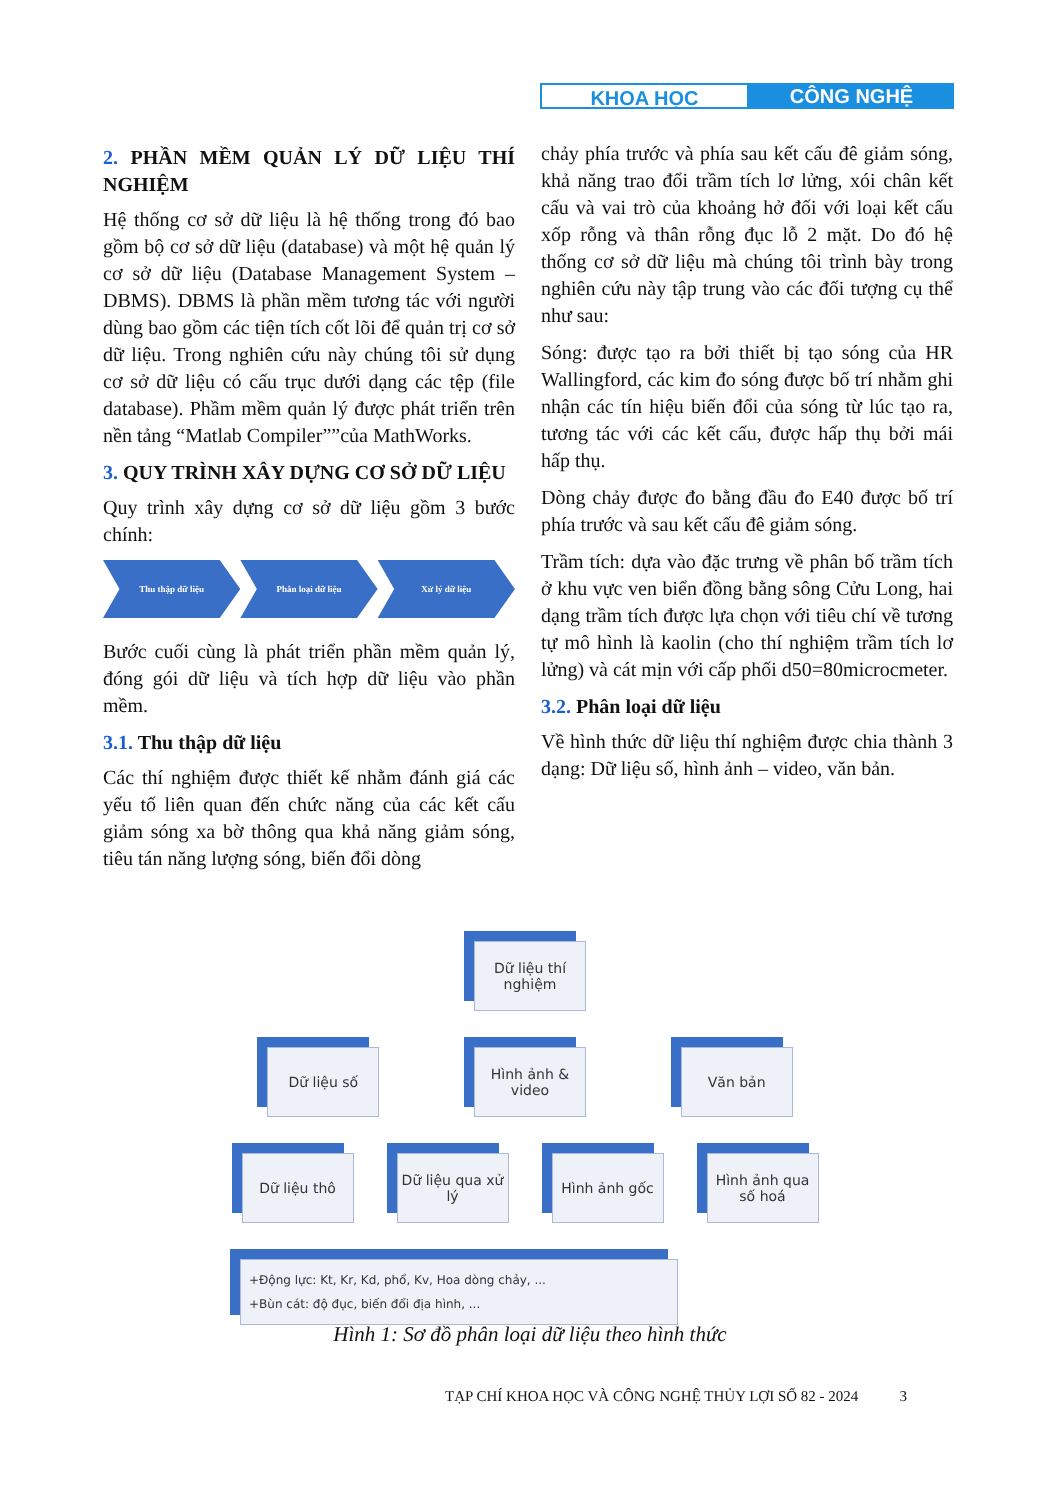KHOA HỌC CÔNG NGHỆ
2. PHẦN MỀM QUẢN LÝ DỮ LIỆU THÍ NGHIỆM
Hệ thống cơ sở dữ liệu là hệ thống trong đó bao gồm bộ cơ sở dữ liệu (database) và một hệ quản lý cơ sở dữ liệu (Database Management System – DBMS). DBMS là phần mềm tương tác với người dùng bao gồm các tiện tích cốt lõi để quản trị cơ sở dữ liệu. Trong nghiên cứu này chúng tôi sử dụng cơ sở dữ liệu có cấu trục dưới dạng các tệp (file database). Phầm mềm quản lý được phát triển trên nền tảng “Matlab Compiler””của MathWorks.
3. QUY TRÌNH XÂY DỰNG CƠ SỞ DỮ LIỆU
Quy trình xây dựng cơ sở dữ liệu gồm 3 bước chính:
Thu thập dữ liệu Phân loại dữ liệu Xử lý dữ liệu
Bước cuối cùng là phát triển phần mềm quản lý, đóng gói dữ liệu và tích hợp dữ liệu vào phần mềm.
3.1. Thu thập dữ liệu
Các thí nghiệm được thiết kế nhằm đánh giá các yếu tố liên quan đến chức năng của các kết cấu giảm sóng xa bờ thông qua khả năng giảm sóng, tiêu tán năng lượng sóng, biến đổi dòng
chảy phía trước và phía sau kết cấu đê giảm sóng, khả năng trao đổi trầm tích lơ lửng, xói chân kết cấu và vai trò của khoảng hở đối với loại kết cấu xốp rỗng và thân rỗng đục lỗ 2 mặt. Do đó hệ thống cơ sở dữ liệu mà chúng tôi trình bày trong nghiên cứu này tập trung vào các đối tượng cụ thể như sau:
Sóng: được tạo ra bởi thiết bị tạo sóng của HR Wallingford, các kim đo sóng được bố trí nhằm ghi nhận các tín hiệu biến đổi của sóng từ lúc tạo ra, tương tác với các kết cấu, được hấp thụ bởi mái hấp thụ.
Dòng chảy được đo bằng đầu đo E40 được bố trí phía trước và sau kết cấu đê giảm sóng.
Trầm tích: dựa vào đặc trưng về phân bố trầm tích ở khu vực ven biển đồng bằng sông Cửu Long, hai dạng trầm tích được lựa chọn với tiêu chí về tương tự mô hình là kaolin (cho thí nghiệm trầm tích lơ lửng) và cát mịn với cấp phối d50=80microcmeter.
3.2. Phân loại dữ liệu
Về hình thức dữ liệu thí nghiệm được chia thành 3 dạng: Dữ liệu số, hình ảnh – video, văn bản.
Dữ liệu thí nghiệm
Dữ liệu số Hình ảnh & video
Văn bản
Dữ liệu thô Dữ liệu qua xử lý
Hình ảnh gốc Hình ảnh qua số hoá
+Động lực: Kt, Kr, Kd, phổ, Kv, Hoa dòng chảy, ...
+Bùn cát: độ đục, biến đổi địa hình, ...
Hình 1: Sơ đồ phân loại dữ liệu theo hình thức
TẠP CHÍ KHOA HỌC VÀ CÔNG NGHỆ THỦY LỢI SỐ 82 - 2024 3